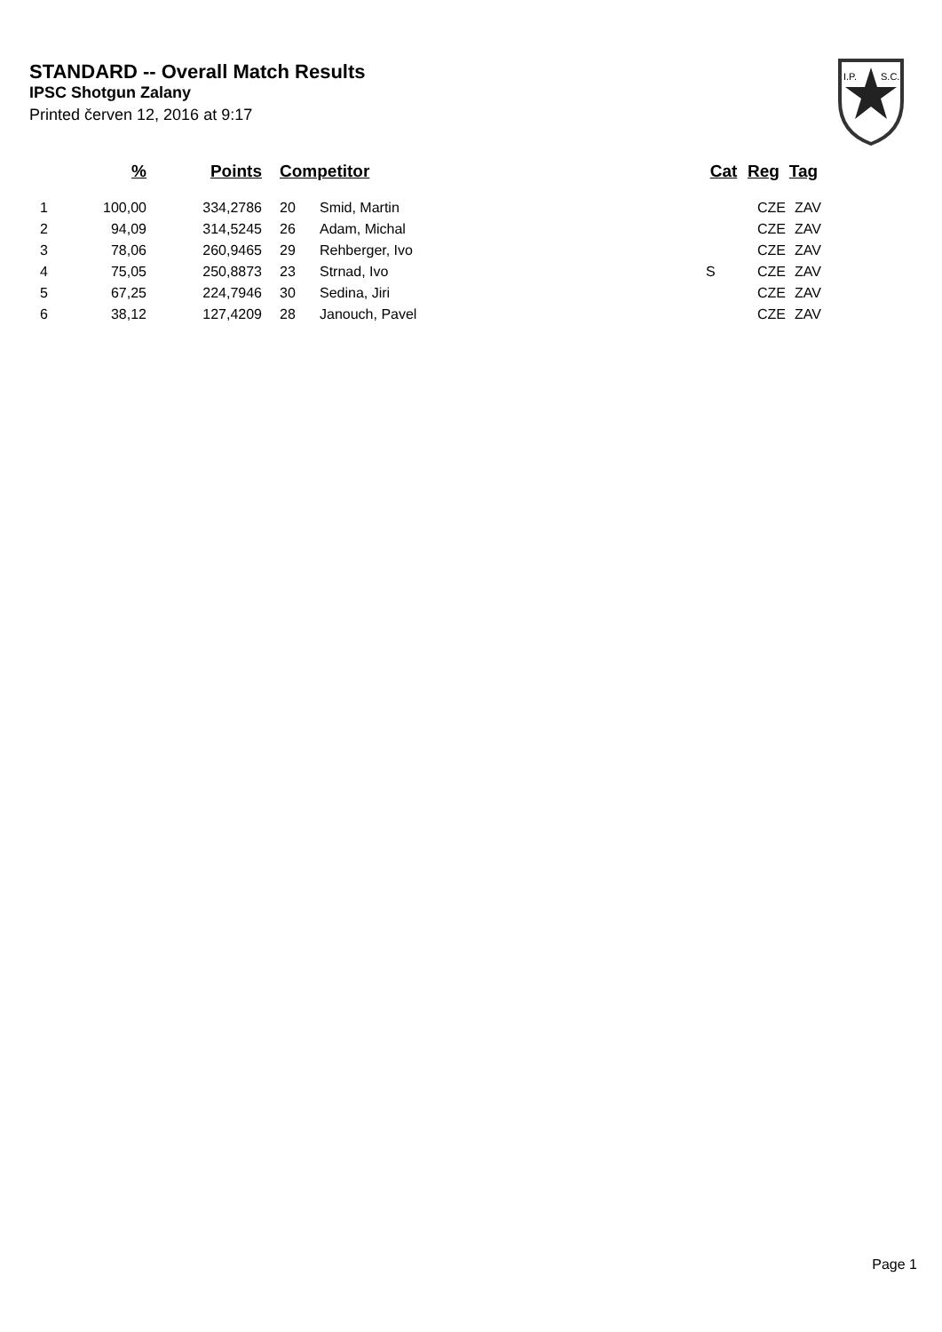STANDARD -- Overall Match Results
IPSC Shotgun Zalany
Printed červen 12, 2016 at 9:17
I.P.
S.C.
| | % | Points | Competitor | | Cat | Reg | Tag |
| --- | --- | --- | --- | --- | --- | --- | --- |
| 1 | 100,00 | 334,2786 | 20 | Smid, Martin | | CZE | ZAV |
| 2 | 94,09 | 314,5245 | 26 | Adam, Michal | | CZE | ZAV |
| 3 | 78,06 | 260,9465 | 29 | Rehberger, Ivo | | CZE | ZAV |
| 4 | 75,05 | 250,8873 | 23 | Strnad, Ivo | S | CZE | ZAV |
| 5 | 67,25 | 224,7946 | 30 | Sedina, Jiri | | CZE | ZAV |
| 6 | 38,12 | 127,4209 | 28 | Janouch, Pavel | | CZE | ZAV |
Page 1